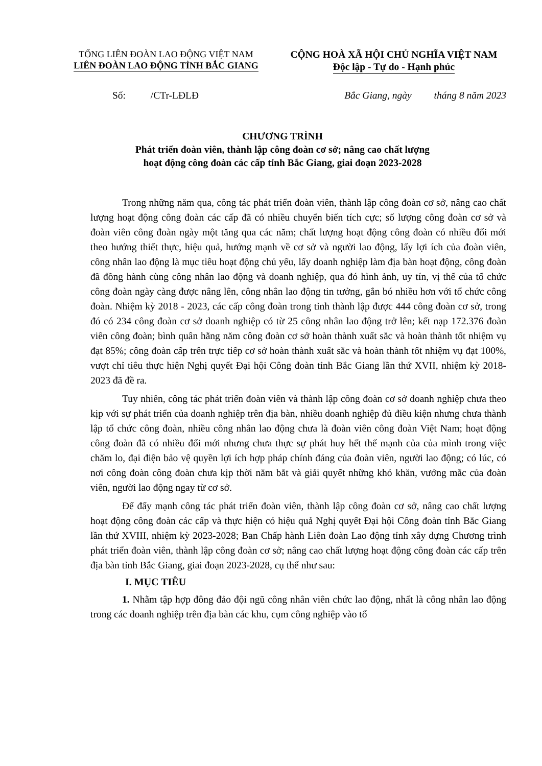TỔNG LIÊN ĐOÀN LAO ĐỘNG VIỆT NAM
LIÊN ĐOÀN LAO ĐỘNG TỈNH BẮC GIANG
CỘNG HOÀ XÃ HỘI CHỦ NGHĨA VIỆT NAM
Độc lập - Tự do - Hạnh phúc
Số: /CTr-LĐLĐ Bắc Giang, ngày tháng 8 năm 2023
CHƯƠNG TRÌNH
Phát triển đoàn viên, thành lập công đoàn cơ sở; nâng cao chất lượng
hoạt động công đoàn các cấp tỉnh Bắc Giang, giai đoạn 2023-2028
Trong những năm qua, công tác phát triển đoàn viên, thành lập công đoàn cơ sở, nâng cao chất lượng hoạt động công đoàn các cấp đã có nhiều chuyển biến tích cực; số lượng công đoàn cơ sở và đoàn viên công đoàn ngày một tăng qua các năm; chất lượng hoạt động công đoàn có nhiều đổi mới theo hướng thiết thực, hiệu quả, hướng mạnh về cơ sở và người lao động, lấy lợi ích của đoàn viên, công nhân lao động là mục tiêu hoạt động chủ yếu, lấy doanh nghiệp làm địa bàn hoạt động, công đoàn đã đồng hành cùng công nhân lao động và doanh nghiệp, qua đó hình ảnh, uy tín, vị thế của tổ chức công đoàn ngày càng được nâng lên, công nhân lao động tin tưởng, gắn bó nhiều hơn với tổ chức công đoàn. Nhiệm kỳ 2018 - 2023, các cấp công đoàn trong tỉnh thành lập được 444 công đoàn cơ sở, trong đó có 234 công đoàn cơ sở doanh nghiệp có từ 25 công nhân lao động trở lên; kết nạp 172.376 đoàn viên công đoàn; bình quân hằng năm công đoàn cơ sở hoàn thành xuất sắc và hoàn thành tốt nhiệm vụ đạt 85%; công đoàn cấp trên trực tiếp cơ sở hoàn thành xuất sắc và hoàn thành tốt nhiệm vụ đạt 100%, vượt chỉ tiêu thực hiện Nghị quyết Đại hội Công đoàn tỉnh Bắc Giang lần thứ XVII, nhiệm kỳ 2018-2023 đã đề ra.
Tuy nhiên, công tác phát triển đoàn viên và thành lập công đoàn cơ sở doanh nghiệp chưa theo kịp với sự phát triển của doanh nghiệp trên địa bàn, nhiều doanh nghiệp đủ điều kiện nhưng chưa thành lập tổ chức công đoàn, nhiều công nhân lao động chưa là đoàn viên công đoàn Việt Nam; hoạt động công đoàn đã có nhiều đổi mới nhưng chưa thực sự phát huy hết thế mạnh của của mình trong việc chăm lo, đại điện bảo vệ quyền lợi ích hợp pháp chính đáng của đoàn viên, người lao động; có lúc, có nơi công đoàn công đoàn chưa kịp thời nắm bắt và giải quyết những khó khăn, vướng mắc của đoàn viên, người lao động ngay từ cơ sở.
Để đẩy mạnh công tác phát triển đoàn viên, thành lập công đoàn cơ sở, nâng cao chất lượng hoạt động công đoàn các cấp và thực hiện có hiệu quả Nghị quyết Đại hội Công đoàn tỉnh Bắc Giang lần thứ XVIII, nhiệm kỳ 2023-2028; Ban Chấp hành Liên đoàn Lao động tỉnh xây dựng Chương trình phát triển đoàn viên, thành lập công đoàn cơ sở; nâng cao chất lượng hoạt động công đoàn các cấp trên địa bàn tỉnh Bắc Giang, giai đoạn 2023-2028, cụ thể như sau:
I. MỤC TIÊU
1. Nhằm tập hợp đông đảo đội ngũ công nhân viên chức lao động, nhất là công nhân lao động trong các doanh nghiệp trên địa bàn các khu, cụm công nghiệp vào tổ